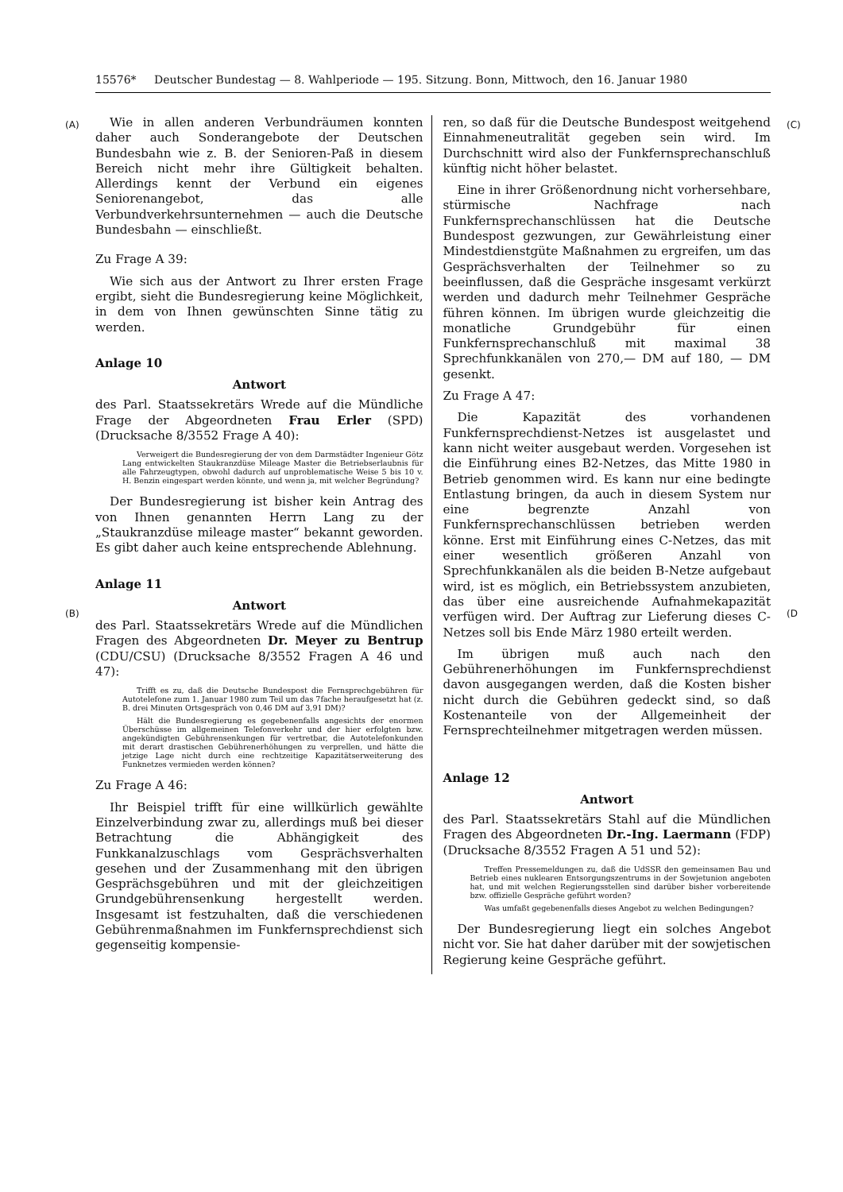15576* Deutscher Bundestag — 8. Wahlperiode — 195. Sitzung. Bonn, Mittwoch, den 16. Januar 1980
(A) (C)
(B) (D
Wie in allen anderen Verbundräumen konnten daher auch Sonderangebote der Deutschen Bundesbahn wie z. B. der Senioren-Paß in diesem Bereich nicht mehr ihre Gültigkeit behalten. Allerdings kennt der Verbund ein eigenes Seniorenangebot, das alle Verbundverkehrsunternehmen — auch die Deutsche Bundesbahn — einschließt.
Zu Frage A 39:
Wie sich aus der Antwort zu Ihrer ersten Frage ergibt, sieht die Bundesregierung keine Möglichkeit, in dem von Ihnen gewünschten Sinne tätig zu werden.
Anlage 10
Antwort
des Parl. Staatssekretärs Wrede auf die Mündliche Frage der Abgeordneten Frau Erler (SPD) (Drucksache 8/3552 Frage A 40):
Verweigert die Bundesregierung der von dem Darmstädter Ingenieur Götz Lang entwickelten Staukranzdüse Mileage Master die Betriebserlaubnis für alle Fahrzeugtypen, obwohl dadurch auf unproblematische Weise 5 bis 10 v. H. Benzin eingespart werden könnte, und wenn ja, mit welcher Begründung?
Der Bundesregierung ist bisher kein Antrag des von Ihnen genannten Herrn Lang zu der „Staukranzdüse mileage master“ bekannt geworden. Es gibt daher auch keine entsprechende Ablehnung.
Anlage 11
Antwort
des Parl. Staatssekretärs Wrede auf die Mündlichen Fragen des Abgeordneten Dr. Meyer zu Bentrup (CDU/CSU) (Drucksache 8/3552 Fragen A 46 und 47):
Trifft es zu, daß die Deutsche Bundespost die Fernsprechgebühren für Autotelefone zum 1. Januar 1980 zum Teil um das 7fache heraufgesetzt hat (z. B. drei Minuten Ortsgespräch von 0,46 DM auf 3,91 DM)?
Hält die Bundesregierung es gegebenenfalls angesichts der enormen Überschüsse im allgemeinen Telefonverkehr und der hier erfolgten bzw. angekündigten Gebührensenkungen für vertretbar, die Autotelefonkunden mit derart drastischen Gebührenerhöhungen zu verprellen, und hätte die jetzige Lage nicht durch eine rechtzeitige Kapazitätserweiterung des Funknetzes vermieden werden können?
Zu Frage A 46:
Ihr Beispiel trifft für eine willkürlich gewählte Einzelverbindung zwar zu, allerdings muß bei dieser Betrachtung die Abhängigkeit des Funkkanalzuschlags vom Gesprächsverhalten gesehen und der Zusammenhang mit den übrigen Gesprächsgebühren und mit der gleichzeitigen Grundgebührensenkung hergestellt werden. Insgesamt ist festzuhalten, daß die verschiedenen Gebührenmaßnahmen im Funkfernsprechdienst sich gegenseitig kompensie-
ren, so daß für die Deutsche Bundespost weitgehend Einnahmeneutralität gegeben sein wird. Im Durchschnitt wird also der Funkfernsprechanschluß künftig nicht höher belastet.
Eine in ihrer Größenordnung nicht vorhersehbare, stürmische Nachfrage nach Funkfernsprechanschlüssen hat die Deutsche Bundespost gezwungen, zur Gewährleistung einer Mindestdienstgüte Maßnahmen zu ergreifen, um das Gesprächsverhalten der Teilnehmer so zu beeinflussen, daß die Gespräche insgesamt verkürzt werden und dadurch mehr Teilnehmer Gespräche führen können. Im übrigen wurde gleichzeitig die monatliche Grundgebühr für einen Funkfernsprechanschluß mit maximal 38 Sprechfunkkanälen von 270,— DM auf 180, — DM gesenkt.
Zu Frage A 47:
Die Kapazität des vorhandenen Funkfernsprechdienst-Netzes ist ausgelastet und kann nicht weiter ausgebaut werden. Vorgesehen ist die Einführung eines B2-Netzes, das Mitte 1980 in Betrieb genommen wird. Es kann nur eine bedingte Entlastung bringen, da auch in diesem System nur eine begrenzte Anzahl von Funkfernsprechanschlüssen betrieben werden könne. Erst mit Einführung eines C-Netzes, das mit einer wesentlich größeren Anzahl von Sprechfunkkanälen als die beiden B-Netze aufgebaut wird, ist es möglich, ein Betriebssystem anzubieten, das über eine ausreichende Aufnahmekapazität verfügen wird. Der Auftrag zur Lieferung dieses C-Netzes soll bis Ende März 1980 erteilt werden.
Im übrigen muß auch nach den Gebührenerhöhungen im Funkfernsprechdienst davon ausgegangen werden, daß die Kosten bisher nicht durch die Gebühren gedeckt sind, so daß Kostenanteile von der Allgemeinheit der Fernsprechteilnehmer mitgetragen werden müssen.
Anlage 12
Antwort
des Parl. Staatssekretärs Stahl auf die Mündlichen Fragen des Abgeordneten Dr.-Ing. Laermann (FDP) (Drucksache 8/3552 Fragen A 51 und 52):
Treffen Pressemeldungen zu, daß die UdSSR den gemeinsamen Bau und Betrieb eines nuklearen Entsorgungszentrums in der Sowjetunion angeboten hat, und mit welchen Regierungsstellen sind darüber bisher vorbereitende bzw. offizielle Gespräche geführt worden?
Was umfaßt gegebenenfalls dieses Angebot zu welchen Bedingungen?
Der Bundesregierung liegt ein solches Angebot nicht vor. Sie hat daher darüber mit der sowjetischen Regierung keine Gespräche geführt.